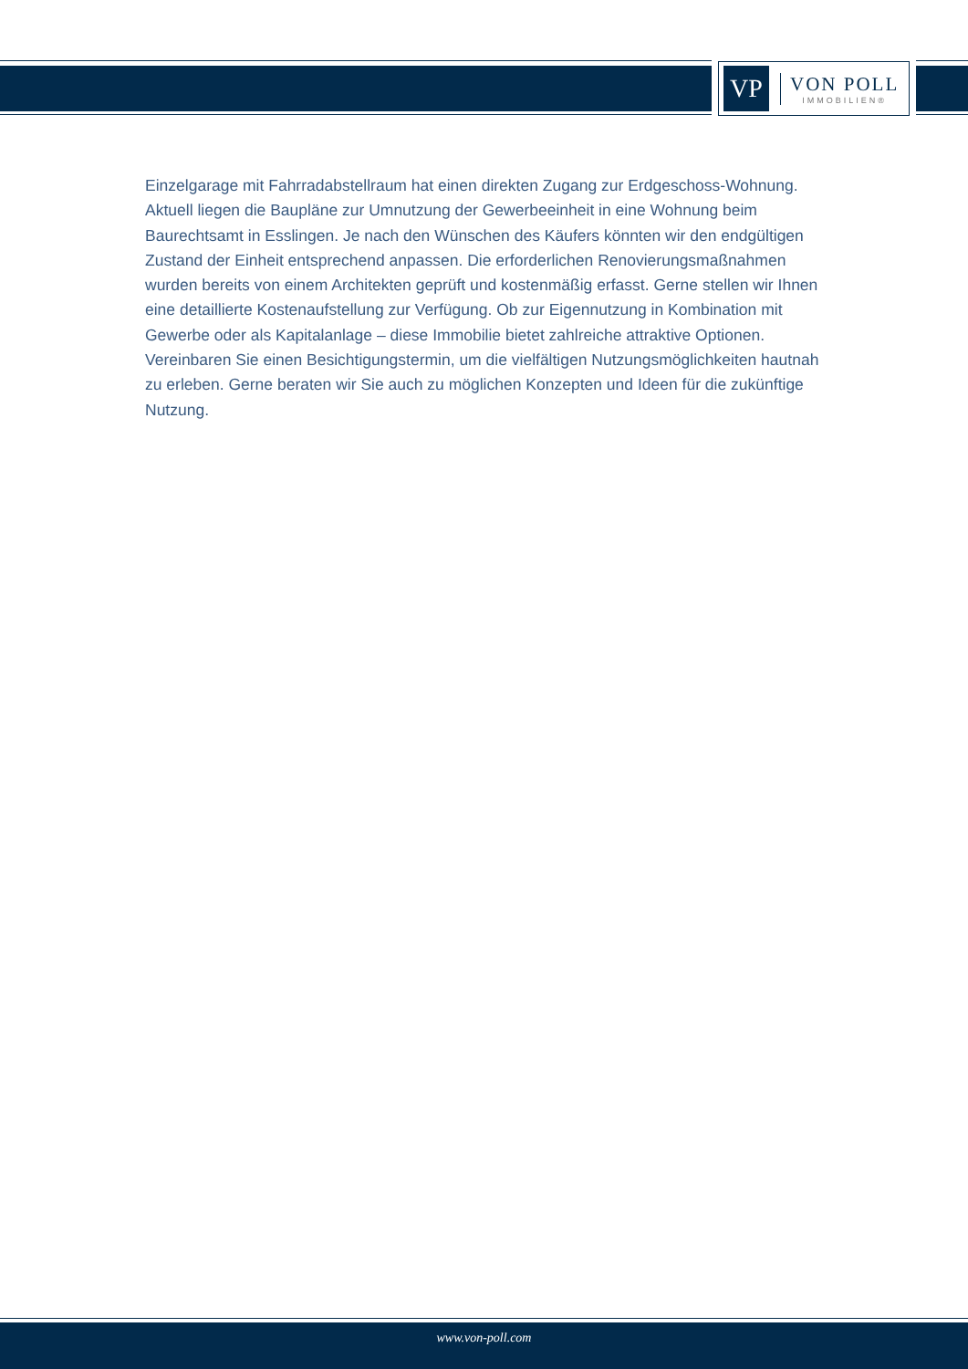VP
VON POLL
IMMOBILIEN®
Einzelgarage mit Fahrradabstellraum hat einen direkten Zugang zur Erdgeschoss-Wohnung. Aktuell liegen die Baupläne zur Umnutzung der Gewerbeeinheit in eine Wohnung beim Baurechtsamt in Esslingen. Je nach den Wünschen des Käufers könnten wir den endgültigen Zustand der Einheit entsprechend anpassen. Die erforderlichen Renovierungsmaßnahmen wurden bereits von einem Architekten geprüft und kostenmäßig erfasst. Gerne stellen wir Ihnen eine detaillierte Kostenaufstellung zur Verfügung. Ob zur Eigennutzung in Kombination mit Gewerbe oder als Kapitalanlage – diese Immobilie bietet zahlreiche attraktive Optionen. Vereinbaren Sie einen Besichtigungstermin, um die vielfältigen Nutzungsmöglichkeiten hautnah zu erleben. Gerne beraten wir Sie auch zu möglichen Konzepten und Ideen für die zukünftige Nutzung.
www.von-poll.com